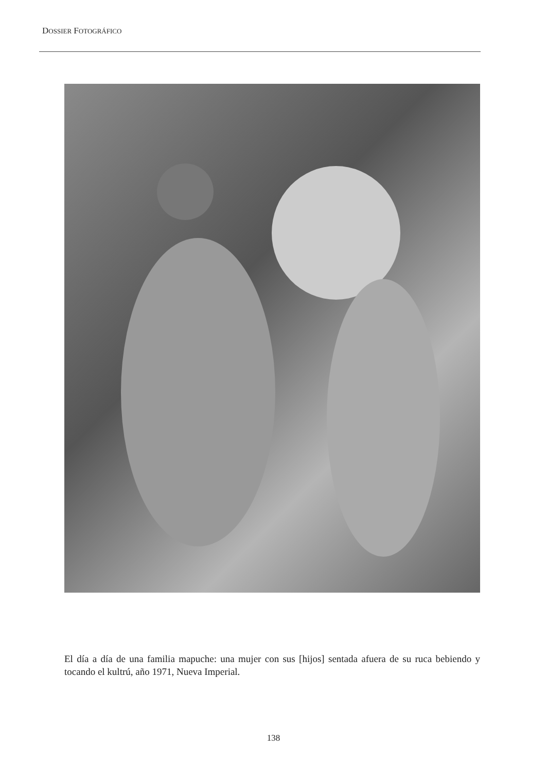DOSSIER FOTOGRÁFICO
El día a día de una familia mapuche: una mujer con sus [hijos] sentada afuera de su ruca bebiendo y tocando el kultrú, año 1971, Nueva Imperial.
138